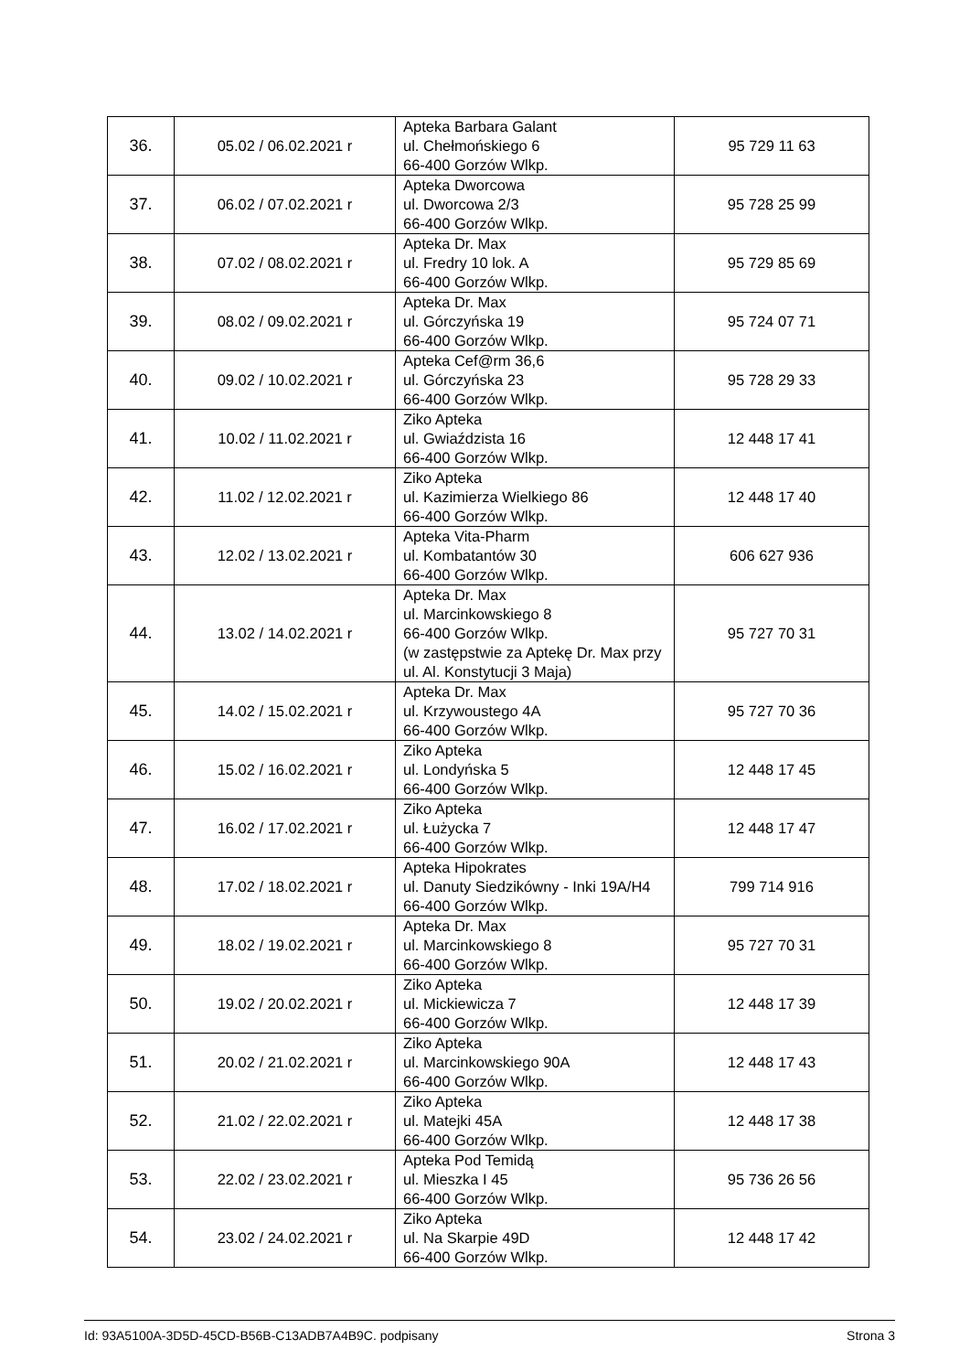| 36. | 05.02 / 06.02.2021 r | Apteka Barbara Galant ul. Chełmońskiego 6 66-400 Gorzów Wlkp. | 95 729 11 63 |
| 37. | 06.02 / 07.02.2021 r | Apteka Dworcowa ul. Dworcowa 2/3 66-400 Gorzów Wlkp. | 95 728 25 99 |
| 38. | 07.02 / 08.02.2021 r | Apteka Dr. Max ul. Fredry 10 lok. A 66-400 Gorzów Wlkp. | 95 729 85 69 |
| 39. | 08.02 / 09.02.2021 r | Apteka Dr. Max ul. Górczyńska 19 66-400 Gorzów Wlkp. | 95 724 07 71 |
| 40. | 09.02 / 10.02.2021 r | Apteka Cef@rm 36,6 ul. Górczyńska 23 66-400 Gorzów Wlkp. | 95 728 29 33 |
| 41. | 10.02 / 11.02.2021 r | Ziko Apteka ul. Gwiaździsta 16 66-400 Gorzów Wlkp. | 12 448 17 41 |
| 42. | 11.02 / 12.02.2021 r | Ziko Apteka ul. Kazimierza Wielkiego 86 66-400 Gorzów Wlkp. | 12 448 17 40 |
| 43. | 12.02 / 13.02.2021 r | Apteka Vita-Pharm ul. Kombatantów 30 66-400 Gorzów Wlkp. | 606 627 936 |
| 44. | 13.02 / 14.02.2021 r | Apteka Dr. Max ul. Marcinkowskiego 8 66-400 Gorzów Wlkp. (w zastępstwie za Aptekę Dr. Max przy ul. Al. Konstytucji 3 Maja) | 95 727 70 31 |
| 45. | 14.02 / 15.02.2021 r | Apteka Dr. Max ul. Krzywoustego 4A 66-400 Gorzów Wlkp. | 95 727 70 36 |
| 46. | 15.02 / 16.02.2021 r | Ziko Apteka ul. Londyńska 5 66-400 Gorzów Wlkp. | 12 448 17 45 |
| 47. | 16.02 / 17.02.2021 r | Ziko Apteka ul. Łużycka 7 66-400 Gorzów Wlkp. | 12 448 17 47 |
| 48. | 17.02 / 18.02.2021 r | Apteka Hipokrates ul. Danuty Siedzikówny - Inki 19A/H4 66-400 Gorzów Wlkp. | 799 714 916 |
| 49. | 18.02 / 19.02.2021 r | Apteka Dr. Max ul. Marcinkowskiego 8 66-400 Gorzów Wlkp. | 95 727 70 31 |
| 50. | 19.02 / 20.02.2021 r | Ziko Apteka ul. Mickiewicza 7 66-400 Gorzów Wlkp. | 12 448 17 39 |
| 51. | 20.02 / 21.02.2021 r | Ziko Apteka ul. Marcinkowskiego 90A 66-400 Gorzów Wlkp. | 12 448 17 43 |
| 52. | 21.02 / 22.02.2021 r | Ziko Apteka ul. Matejki 45A 66-400 Gorzów Wlkp. | 12 448 17 38 |
| 53. | 22.02 / 23.02.2021 r | Apteka Pod Temidą ul. Mieszka I 45 66-400 Gorzów Wlkp. | 95 736 26 56 |
| 54. | 23.02 / 24.02.2021 r | Ziko Apteka ul. Na Skarpie 49D 66-400 Gorzów Wlkp. | 12 448 17 42 |
Id: 93A5100A-3D5D-45CD-B56B-C13ADB7A4B9C. podpisany Strona 3